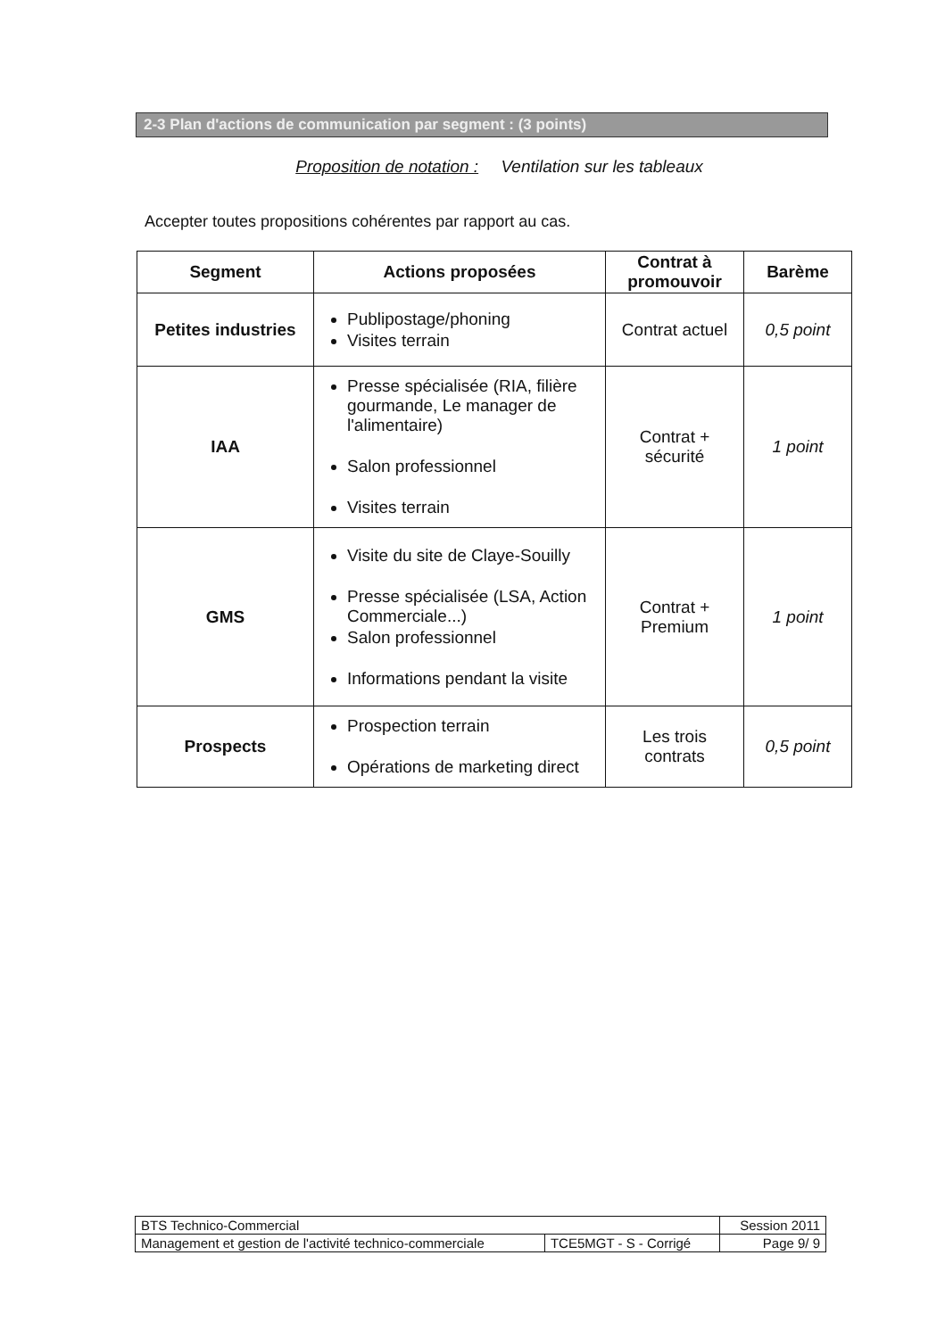2-3 Plan d'actions de communication par segment : (3 points)
Proposition de notation : Ventilation sur les tableaux
Accepter toutes propositions cohérentes par rapport au cas.
| Segment | Actions proposées | Contrat à promouvoir | Barème |
| --- | --- | --- | --- |
| Petites industries | Publipostage/phoning Visites terrain | Contrat actuel | 0,5 point |
| IAA | Presse spécialisée (RIA, filière gourmande, Le manager de l'alimentaire) Salon professionnel Visites terrain | Contrat + sécurité | 1 point |
| GMS | Visite du site de Claye-Souilly Presse spécialisée (LSA, Action Commerciale...) Salon professionnel Informations pendant la visite | Contrat + Premium | 1 point |
| Prospects | Prospection terrain Opérations de marketing direct | Les trois contrats | 0,5 point |
| BTS Technico-Commercial | | Session 2011 |
| Management et gestion de l'activité technico-commerciale | TCE5MGT - S - Corrigé | Page 9/ 9 |